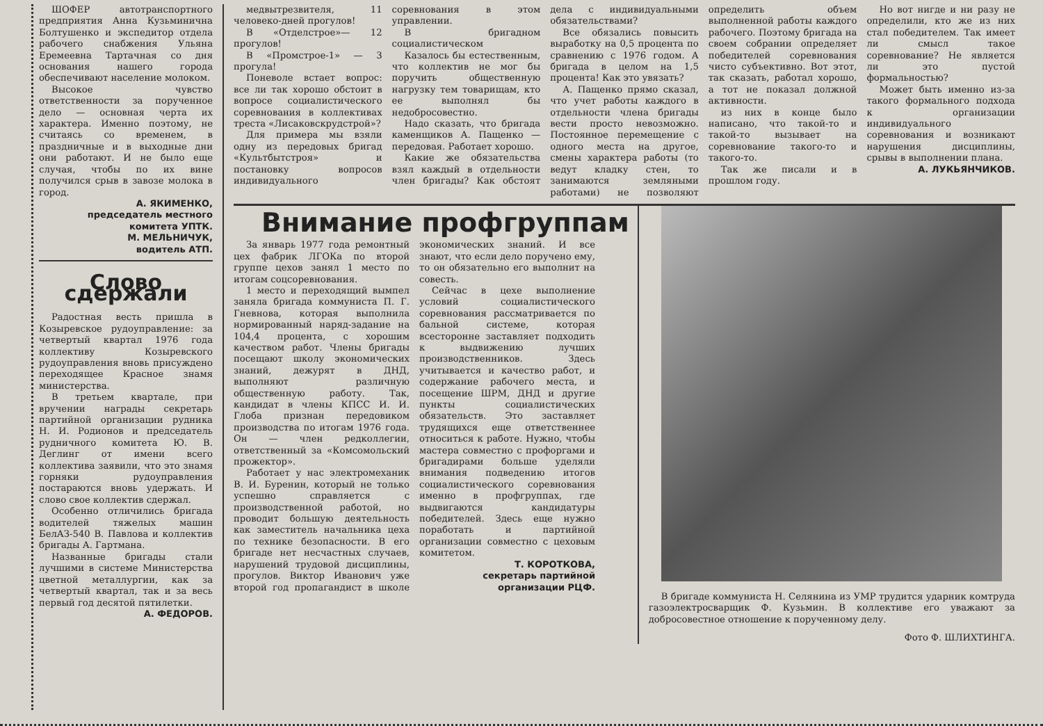ШОФЕР автотранспортного предприятия Анна Кузьминична Болтушенко и экспедитор отдела рабочего снабжения Ульяна Еремеевна Тартачная со дня основания нашего города обеспечивают население молоком.
Высокое чувство ответственности за порученное дело — основная черта их характера. Именно поэтому, не считаясь со временем, в праздничные и в выходные дни они работают. И не было еще случая, чтобы по их вине получился срыв в завозе молока в город.
А. ЯКИМЕНКО,
председатель местного комитета УПТК.
М. МЕЛЬНИЧУК,
водитель АТП.
Слово сдержали
Радостная весть пришла в Козыревское рудоуправление: за четвертый квартал 1976 года коллективу Козыревского рудоуправления вновь присуждено переходящее Красное знамя министерства.
В третьем квартале, при вручении награды секретарь партийной организации рудника Н. И. Родионов и председатель рудничного комитета Ю. В. Деглинг от имени всего коллектива заявили, что это знамя горняки рудоуправления постараются вновь удержать. И слово свое коллектив сдержал.
Особенно отличились бригада водителей тяжелых машин БелАЗ-540 В. Павлова и коллектив бригады А. Гартмана.
Названные бригады стали лучшими в системе Министерства цветной металлургии, как за четвертый квартал, так и за весь первый год десятой пятилетки.
А. ФЕДОРОВ.
медвытрезвителя, 11 человеко-дней прогулов!
В «Отделстрое»— 12 прогулов!
В «Промстрое-1» — 3 прогула!
Поневоле встает вопрос: все ли так хорошо обстоит в вопросе социалистического соревнования в коллективах треста «Лисаковскрудстрой»?
Для примера мы взяли одну из передовых бригад «Культбытстроя» и постановку вопросов индивидуального соревнования в этом управлении.
В бригадном социалистическом
Казалось бы естественным, что коллектив не мог бы поручить общественную нагрузку тем товарищам, кто ее выполнял бы недобросовестно.
Надо сказать, что бригада каменщиков А. Пащенко — передовая. Работает хорошо.
Какие же обязательства взял каждый в отдельности член бригады? Как обстоят дела с индивидуальными обязательствами?
Все обязались повысить выработку на 0,5 процента по сравнению с 1976 годом. А бригада в целом на 1,5 процента! Как это увязать?
А. Пащенко прямо сказал, что учет работы каждого в отдельности члена бригады вести просто невозможно. Постоянное перемещение с одного места на другое, смены характера работы (то ведут кладку стен, то занимаются земляными работами) не позволяют определить объем выполненной работы каждого рабочего. Поэтому бригада на своем собрании определяет победителей соревнования чисто субъективно. Вот этот, так сказать, работал хорошо, а тот не показал должной активности.
из них в конце было написано, что такой-то и такой-то вызывает на соревнование такого-то и такого-то.
Так же писали и в прошлом году.
Но вот нигде и ни разу не определили, кто же из них стал победителем. Так имеет ли смысл такое соревнование? Не является ли это пустой формальностью?
Может быть именно из-за такого формального подхода к организации индивидуального соревнования и возникают нарушения дисциплины, срывы в выполнении плана.
А. ЛУКЬЯНЧИКОВ.
Внимание профгруппам
За январь 1977 года ремонтный цех фабрик ЛГОКа по второй группе цехов занял 1 место по итогам соцсоревнования.
1 место и переходящий вымпел заняла бригада коммуниста П. Г. Гневнова, которая выполнила нормированный наряд-задание на 104,4 процента, с хорошим качеством работ. Члены бригады посещают школу экономических знаний, дежурят в ДНД, выполняют различную общественную работу. Так, кандидат в члены КПСС И. И. Глоба признан передовиком производства по итогам 1976 года. Он — член редколлегии, ответственный за «Комсомольский прожектор».
Работает у нас электромеханик В. И. Буренин, который не только успешно справляется с производственной работой, но проводит большую деятельность как заместитель начальника цеха по технике безопасности. В его бригаде нет несчастных случаев, нарушений трудовой дисциплины, прогулов. Виктор Иванович уже второй год пропагандист в школе экономических знаний. И все знают, что если дело поручено ему, то он обязательно его выполнит на совесть.
Сейчас в цехе выполнение условий социалистического соревнования рассматривается по бальной системе, которая всесторонне заставляет подходить к выдвижению лучших производственников. Здесь учитывается и качество работ, и содержание рабочего места, и посещение ШРМ, ДНД и другие пункты социалистических обязательств. Это заставляет трудящихся еще ответственнее относиться к работе. Нужно, чтобы мастера совместно с профоргами и бригадирами больше уделяли внимания подведению итогов социалистического соревнования именно в профгруппах, где выдвигаются кандидатуры победителей. Здесь еще нужно поработать и партийной организации совместно с цеховым комитетом.
Т. КОРОТКОВА,
секретарь партийной организации РЦФ.
В бригаде коммуниста Н. Селянина из УМР трудится ударник комтруда газоэлектросварщик Ф. Кузьмин. В коллективе его уважают за добросовестное отношение к порученному делу.
Фото Ф. ШЛИХТИНГА.